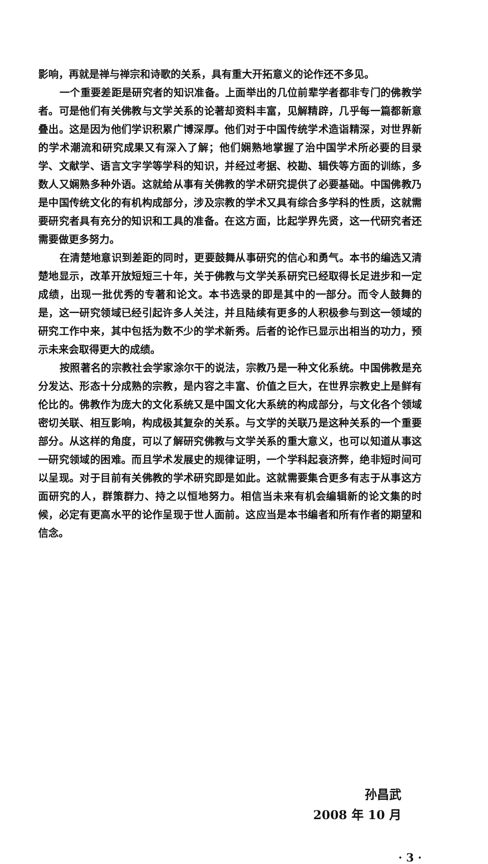影响，再就是禅与禅宗和诗歌的关系，具有重大开拓意义的论作还不多见。
一个重要差距是研究者的知识准备。上面举出的几位前辈学者都非专门的佛教学者。可是他们有关佛教与文学关系的论著却资料丰富，见解精辟，几乎每一篇都新意叠出。这是因为他们学识积累广博深厚。他们对于中国传统学术造诣精深，对世界新的学术潮流和研究成果又有深入了解；他们娴熟地掌握了治中国学术所必要的目录学、文献学、语言文字学等学科的知识，并经过考据、校勘、辑佚等方面的训练，多数人又娴熟多种外语。这就给从事有关佛教的学术研究提供了必要基础。中国佛教乃是中国传统文化的有机构成部分，涉及宗教的学术又具有综合多学科的性质，这就需要研究者具有充分的知识和工具的准备。在这方面，比起学界先贤，这一代研究者还需要做更多努力。
在清楚地意识到差距的同时，更要鼓舞从事研究的信心和勇气。本书的编选又清楚地显示，改革开放短短三十年，关于佛教与文学关系研究已经取得长足进步和一定成绩，出现一批优秀的专著和论文。本书选录的即是其中的一部分。而令人鼓舞的是，这一研究领域已经引起许多人关注，并且陆续有更多的人积极参与到这一领域的研究工作中来，其中包括为数不少的学术新秀。后者的论作已显示出相当的功力，预示未来会取得更大的成绩。
按照著名的宗教社会学家涂尔干的说法，宗教乃是一种文化系统。中国佛教是充分发达、形态十分成熟的宗教，是内容之丰富、价值之巨大，在世界宗教史上是鲜有伦比的。佛教作为庞大的文化系统又是中国文化大系统的构成部分，与文化各个领域密切关联、相互影响，构成极其复杂的关系。与文学的关联乃是这种关系的一个重要部分。从这样的角度，可以了解研究佛教与文学关系的重大意义，也可以知道从事这一研究领域的困难。而且学术发展史的规律证明，一个学科起衰济弊，绝非短时间可以呈现。对于目前有关佛教的学术研究即是如此。这就需要集合更多有志于从事这方面研究的人，群策群力、持之以恒地努力。相信当未来有机会编辑新的论文集的时候，必定有更高水平的论作呈现于世人面前。这应当是本书编者和所有作者的期望和信念。
孙昌武
2008 年 10 月
· 3 ·